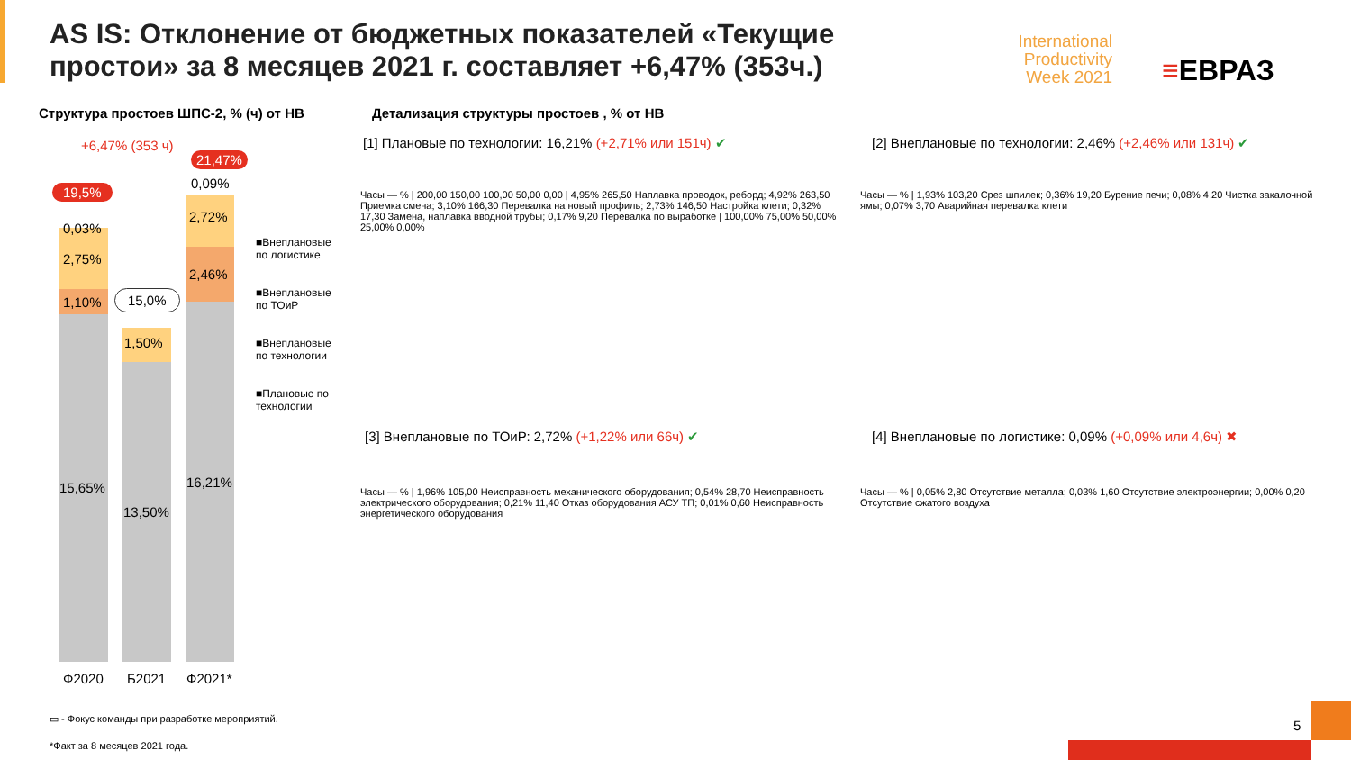AS IS: Отклонение от бюджетных показателей «Текущие простои» за 8 месяцев 2021 г. составляет +6,47% (353ч.)
International Productivity Week 2021
≡ЕВРАЗ
Структура простоев ШПС-2, % (ч) от НВ
Детализация структуры простоев , % от НВ
+6,47% (353 ч)
21,47%
19,5% 0,09%
2,72%
2,46%
16,21%
0,03%
2,75%
1,10%
15,65%
15,0%
1,50%
13,50%
Ф2020 Б2021 Ф2021*
■Внеплановые по логистике
■Внеплановые по ТОиР
■Внеплановые по технологии
■Плановые по технологии
[1] Плановые по технологии: 16,21% (+2,71% или 151ч) ✔
Часы — % | 200,00 150,00 100,00 50,00 0,00 | 4,95% 265,50 Наплавка проводок, реборд; 4,92% 263,50 Приемка смена; 3,10% 166,30 Перевалка на новый профиль; 2,73% 146,50 Настройка клети; 0,32% 17,30 Замена, наплавка вводной трубы; 0,17% 9,20 Перевалка по выработке | 100,00% 75,00% 50,00% 25,00% 0,00%
[2] Внеплановые по технологии: 2,46% (+2,46% или 131ч) ✔
Часы — % | 1,93% 103,20 Срез шпилек; 0,36% 19,20 Бурение печи; 0,08% 4,20 Чистка закалочной ямы; 0,07% 3,70 Аварийная перевалка клети
[3] Внеплановые по ТОиР: 2,72% (+1,22% или 66ч) ✔
Часы — % | 1,96% 105,00 Неисправность механического оборудования; 0,54% 28,70 Неисправность электрического оборудования; 0,21% 11,40 Отказ оборудования АСУ ТП; 0,01% 0,60 Неисправность энергетического оборудования
[4] Внеплановые по логистике: 0,09% (+0,09% или 4,6ч) ✖
Часы — % | 0,05% 2,80 Отсутствие металла; 0,03% 1,60 Отсутствие электроэнергии; 0,00% 0,20 Отсутствие сжатого воздуха
▭ - Фокус команды при разработке мероприятий.
*Факт за 8 месяцев 2021 года.
5